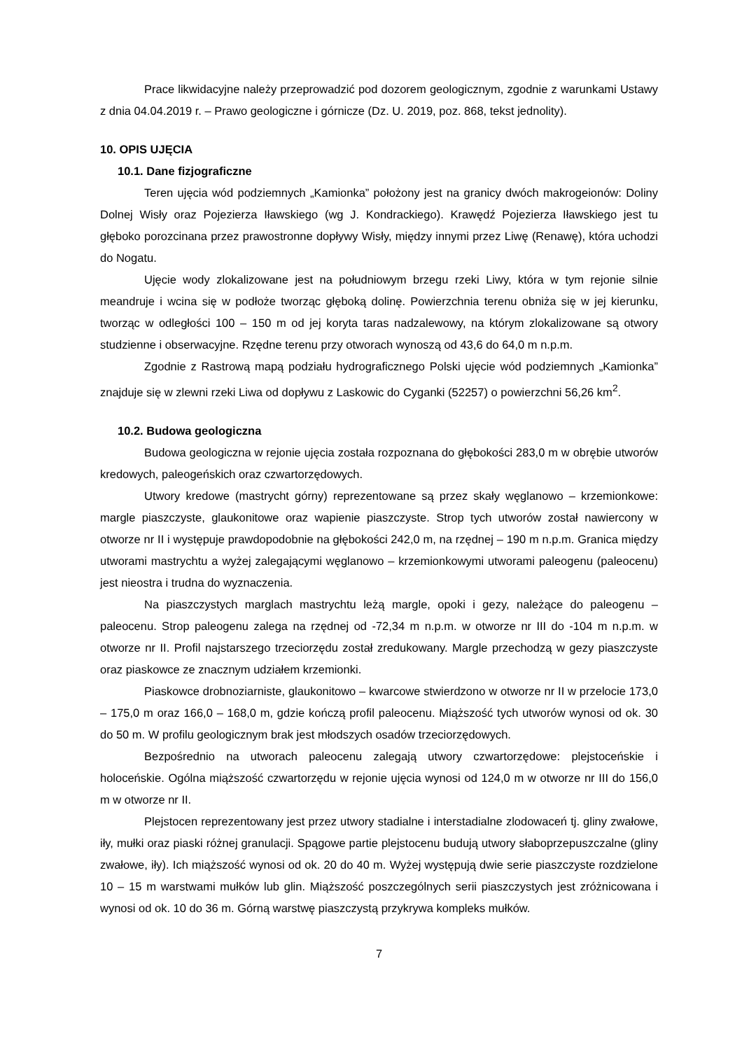Prace likwidacyjne należy przeprowadzić pod dozorem geologicznym, zgodnie z warunkami Ustawy z dnia 04.04.2019 r. – Prawo geologiczne i górnicze (Dz. U. 2019, poz. 868, tekst jednolity).
10. OPIS UJĘCIA
10.1. Dane fizjograficzne
Teren ujęcia wód podziemnych „Kamionka” położony jest na granicy dwóch makrogeionów: Doliny Dolnej Wisły oraz Pojezierza Iławskiego (wg J. Kondrackiego). Krawędź Pojezierza Iławskiego jest tu głęboko porozcinana przez prawostronne dopływy Wisły, między innymi przez Liwę (Renawę), która uchodzi do Nogatu.
Ujęcie wody zlokalizowane jest na południowym brzegu rzeki Liwy, która w tym rejonie silnie meandruje i wcina się w podłoże tworząc głęboką dolinę. Powierzchnia terenu obniża się w jej kierunku, tworząc w odległości 100 – 150 m od jej koryta taras nadzalewowy, na którym zlokalizowane są otwory studzienne i obserwacyjne. Rzędne terenu przy otworach wynoszą od 43,6 do 64,0 m n.p.m.
Zgodnie z Rastrową mapą podziału hydrograficznego Polski ujęcie wód podziemnych „Kamionka” znajduje się w zlewni rzeki Liwa od dopływu z Laskowic do Cyganki (52257) o powierzchni 56,26 km<sup>2</sup>.
10.2. Budowa geologiczna
Budowa geologiczna w rejonie ujęcia została rozpoznana do głębokości 283,0 m w obrębie utworów kredowych, paleogeńskich oraz czwartorzędowych.
Utwory kredowe (mastrycht górny) reprezentowane są przez skały węglanowo – krzemionkowe: margle piaszczyste, glaukonitowe oraz wapienie piaszczyste. Strop tych utworów został nawiercony w otworze nr II i występuje prawdopodobnie na głębokości 242,0 m, na rzędnej – 190 m n.p.m. Granica między utworami mastrychtu a wyżej zalegającymi węglanowo – krzemionkowymi utworami paleogenu (paleocenu) jest nieostra i trudna do wyznaczenia.
Na piaszczystych marglach mastrychtu leżą margle, opoki i gezy, należące do paleogenu – paleocenu. Strop paleogenu zalega na rzędnej od -72,34 m n.p.m. w otworze nr III do -104 m n.p.m. w otworze nr II. Profil najstarszego trzeciorzędu został zredukowany. Margle przechodzą w gezy piaszczyste oraz piaskowce ze znacznym udziałem krzemionki.
Piaskowce drobnoziarniste, glaukonitowo – kwarcowe stwierdzono w otworze nr II w przelocie 173,0 – 175,0 m oraz 166,0 – 168,0 m, gdzie kończą profil paleocenu. Miąższość tych utworów wynosi od ok. 30 do 50 m. W profilu geologicznym brak jest młodszych osadów trzeciorzędowych.
Bezpośrednio na utworach paleocenu zalegają utwory czwartorzędowe: plejstoceńskie i holoceńskie. Ogólna miąższość czwartorzędu w rejonie ujęcia wynosi od 124,0 m w otworze nr III do 156,0 m w otworze nr II.
Plejstocen reprezentowany jest przez utwory stadialne i interstadialne zlodowaceń tj. gliny zwałowe, iły, mułki oraz piaski różnej granulacji. Spągowe partie plejstocenu budują utwory słaboprzepuszczalne (gliny zwałowe, iły). Ich miąższość wynosi od ok. 20 do 40 m. Wyżej występują dwie serie piaszczyste rozdzielone 10 – 15 m warstwami mułków lub glin. Miąższość poszczególnych serii piaszczystych jest zróżnicowana i wynosi od ok. 10 do 36 m. Górną warstwę piaszczystą przykrywa kompleks mułków.
7